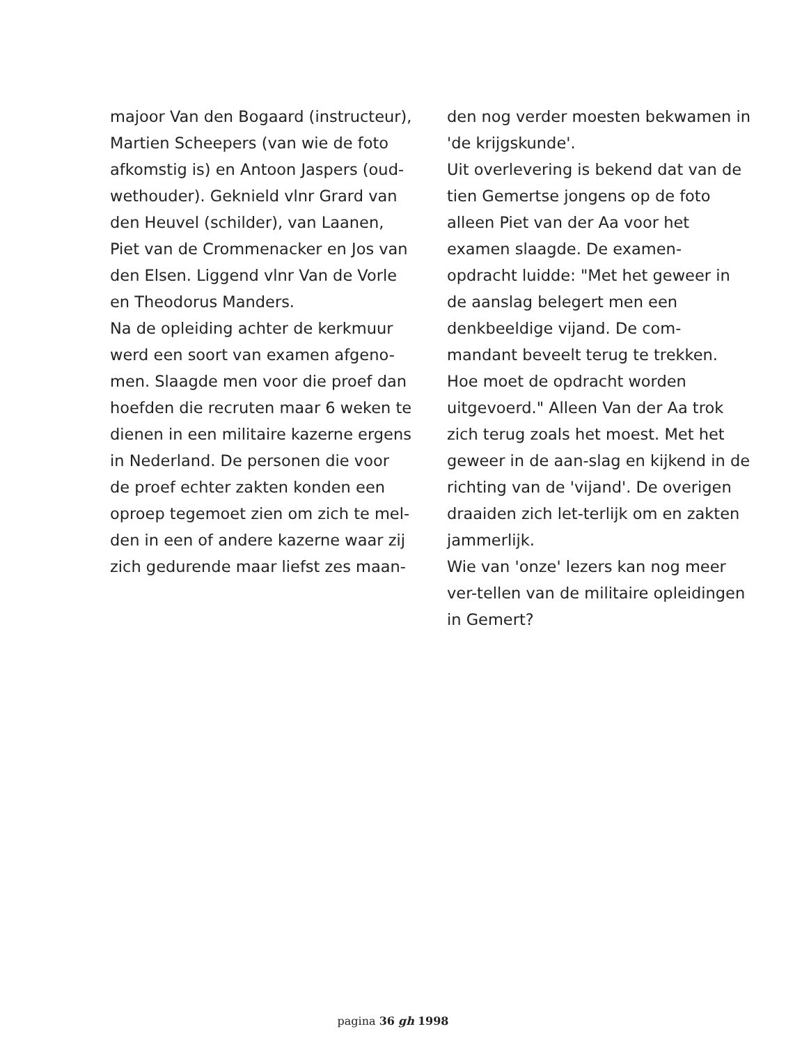majoor Van den Bogaard (instructeur), Martien Scheepers (van wie de foto afkomstig is) en Antoon Jaspers (oud-wethouder). Geknield vlnr Grard van den Heuvel (schilder), van Laanen, Piet van de Crommenacker en Jos van den Elsen. Liggend vlnr Van de Vorle en Theodorus Manders.
Na de opleiding achter de kerkmuur werd een soort van examen afgeno-men. Slaagde men voor die proef dan hoefden die recruten maar 6 weken te dienen in een militaire kazerne ergens in Nederland. De personen die voor de proef echter zakten konden een oproep tegemoet zien om zich te mel-den in een of andere kazerne waar zij zich gedurende maar liefst zes maan-
den nog verder moesten bekwamen in 'de krijgskunde'.
Uit overlevering is bekend dat van de tien Gemertse jongens op de foto alleen Piet van der Aa voor het examen slaagde. De examen-opdracht luidde: "Met het geweer in de aanslag belegert men een denkbeeldige vijand. De com-mandant beveelt terug te trekken. Hoe moet de opdracht worden uitgevoerd." Alleen Van der Aa trok zich terug zoals het moest. Met het geweer in de aan-slag en kijkend in de richting van de 'vijand'. De overigen draaiden zich let-terlijk om en zakten jammerlijk.
Wie van 'onze' lezers kan nog meer ver-tellen van de militaire opleidingen in Gemert?
pagina 36 gh 1998